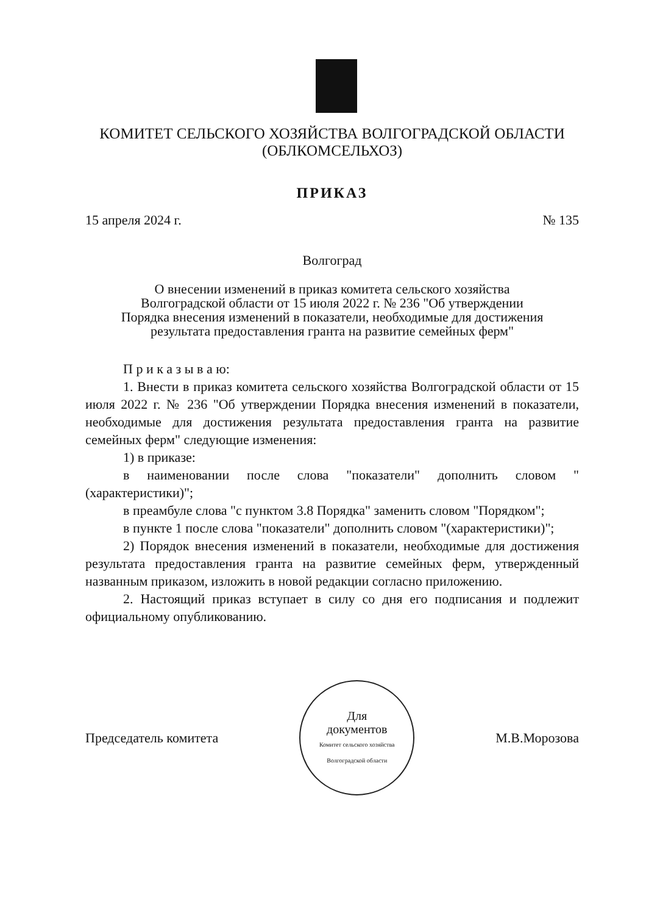КОМИТЕТ СЕЛЬСКОГО ХОЗЯЙСТВА ВОЛГОГРАДСКОЙ ОБЛАСТИ
(ОБЛКОМСЕЛЬХОЗ)
ПРИКАЗ
15 апреля 2024 г. № 135
Волгоград
О внесении изменений в приказ комитета сельского хозяйства
Волгоградской области от 15 июля 2022 г. № 236 "Об утверждении
Порядка внесения изменений в показатели, необходимые для достижения
результата предоставления гранта на развитие семейных ферм"
П р и к а з ы в а ю:
1. Внести в приказ комитета сельского хозяйства Волгоградской области от 15 июля 2022 г. № 236 "Об утверждении Порядка внесения изменений в показатели, необходимые для достижения результата предоставления гранта на развитие семейных ферм" следующие изменения:
1) в приказе:
в наименовании после слова "показатели" дополнить словом "(характеристики)";
в преамбуле слова "с пунктом 3.8 Порядка" заменить словом "Порядком";
в пункте 1 после слова "показатели" дополнить словом "(характеристики)";
2) Порядок внесения изменений в показатели, необходимые для достижения результата предоставления гранта на развитие семейных ферм, утвержденный названным приказом, изложить в новой редакции согласно приложению.
2. Настоящий приказ вступает в силу со дня его подписания и подлежит официальному опубликованию.
Председатель комитета
Для
документов
Комитет сельского хозяйства Волгоградской области
М.В.Морозова